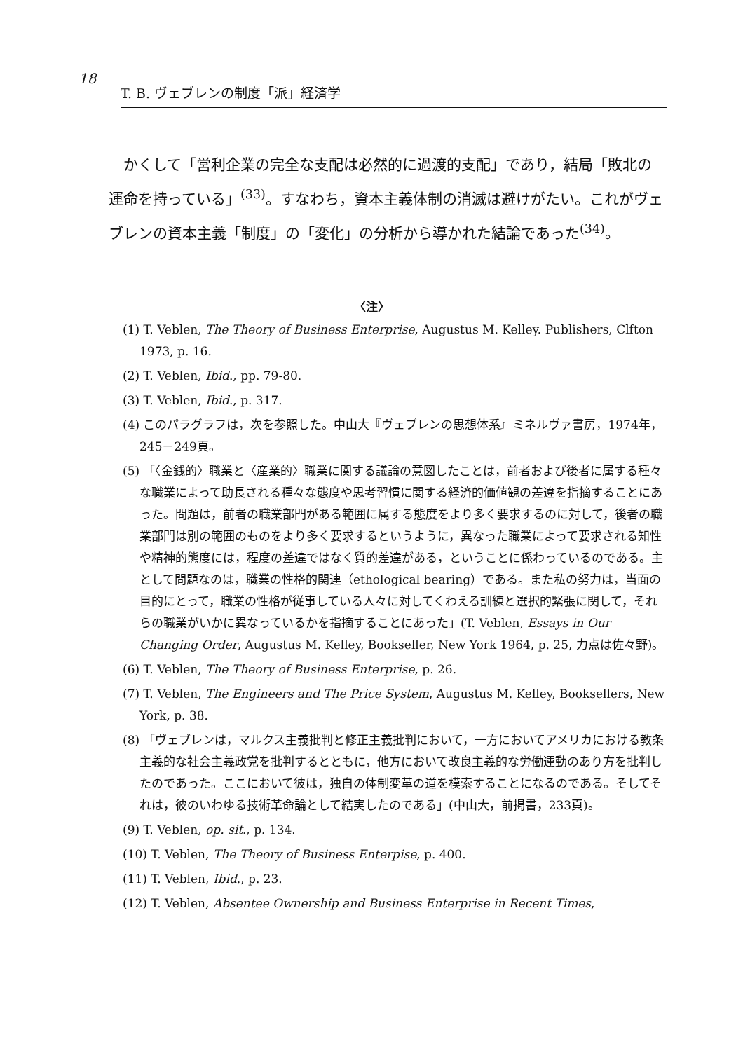18
T. B. ヴェブレンの制度「派」経済学
かくして「営利企業の完全な支配は必然的に過渡的支配」であり，結局「敗北の運命を持っている」<sup>(33)</sup>。すなわち，資本主義体制の消滅は避けがたい。これがヴェブレンの資本主義「制度」の「変化」の分析から導かれた結論であった<sup>(34)</sup>。
〈注〉
(1) T. Veblen, The Theory of Business Enterprise, Augustus M. Kelley. Publishers, Clfton 1973, p. 16.
(2) T. Veblen, Ibid., pp. 79-80.
(3) T. Veblen, Ibid., p. 317.
(4) このパラグラフは，次を参照した。中山大『ヴェブレンの思想体系』ミネルヴァ書房，1974年，245－249頁。
(5) 「〈金銭的〉職業と〈産業的〉職業に関する議論の意図したことは，前者および後者に属する種々な職業によって助長される種々な態度や思考習慣に関する経済的価値観の差違を指摘することにあった。問題は，前者の職業部門がある範囲に属する態度をより多く要求するのに対して，後者の職業部門は別の範囲のものをより多く要求するというように，異なった職業によって要求される知性や精神的態度には，程度の差違ではなく質的差違がある，ということに係わっているのである。主として問題なのは，職業の性格的関連（ethological bearing）である。また私の努力は，当面の目的にとって，職業の性格が従事している人々に対してくわえる訓練と選択的緊張に関して，それらの職業がいかに異なっているかを指摘することにあった」(T. Veblen, Essays in Our Changing Order, Augustus M. Kelley, Bookseller, New York 1964, p. 25, 力点は佐々野)。
(6) T. Veblen, The Theory of Business Enterprise, p. 26.
(7) T. Veblen, The Engineers and The Price System, Augustus M. Kelley, Booksellers, New York, p. 38.
(8) 「ヴェブレンは，マルクス主義批判と修正主義批判において，一方においてアメリカにおける教条主義的な社会主義政党を批判するとともに，他方において改良主義的な労働運動のあり方を批判したのであった。ここにおいて彼は，独自の体制変革の道を模索することになるのである。そしてそれは，彼のいわゆる技術革命論として結実したのである」(中山大，前掲書，233頁)。
(9) T. Veblen, op. sit., p. 134.
(10) T. Veblen, The Theory of Business Enterpise, p. 400.
(11) T. Veblen, Ibid., p. 23.
(12) T. Veblen, Absentee Ownership and Business Enterprise in Recent Times,